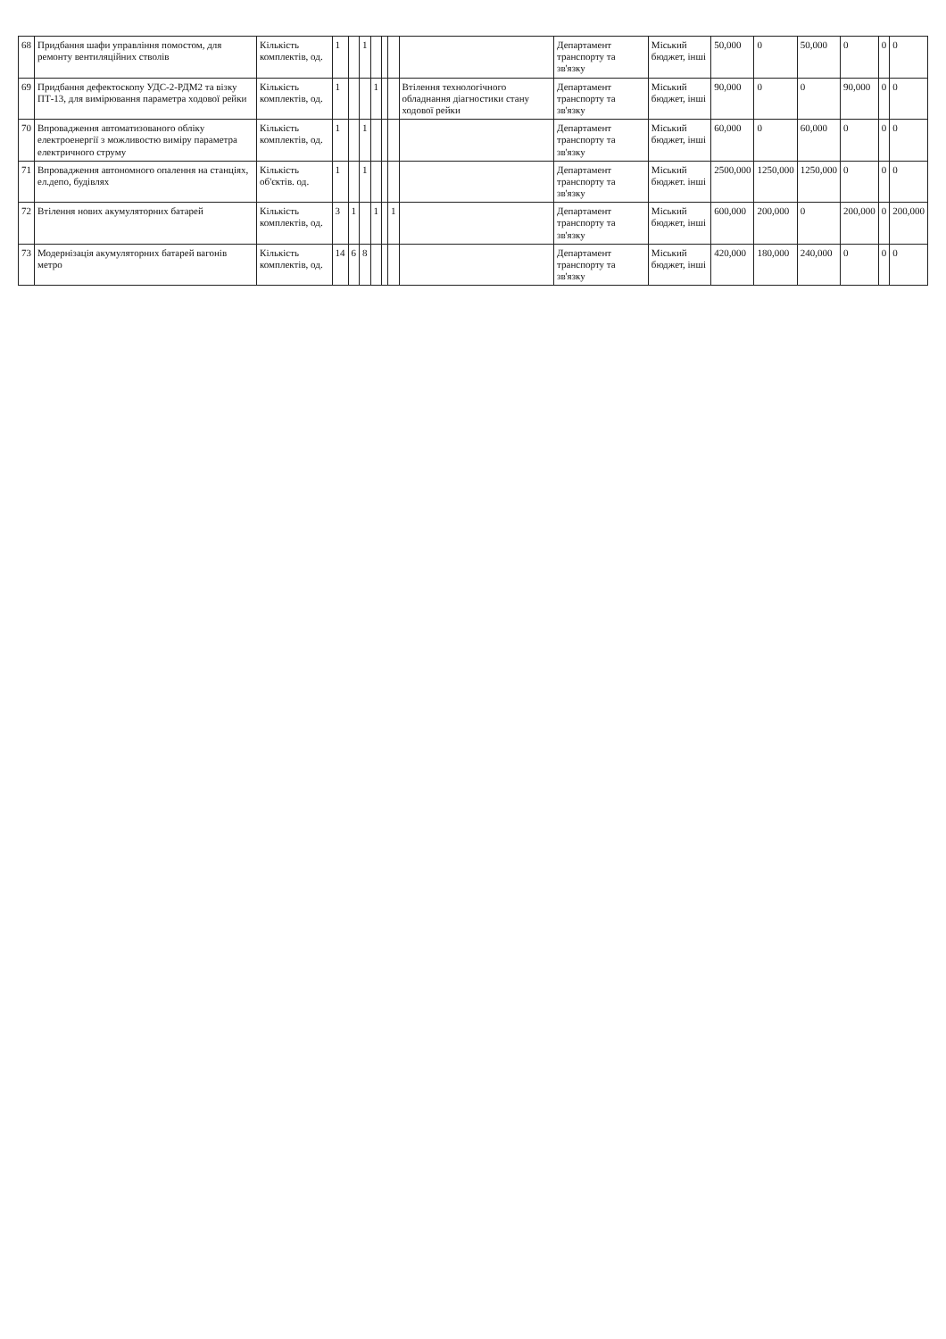| 68 | Придбання шафи управління помостом, для ремонту вентиляційних стволів | Кількість комплектів, од. | 1 | | 1 | | | | | Департамент транспорту та зв'язку | Міський бюджет, інші | 50,000 | 0 | 50,000 | 0 | 0 | 0 |
| 69 | Придбання дефектоскопу УДС-2-РДМ2 та візку ПТ-13, для вимірювання параметра ходової рейки | Кількість комплектів, од. | 1 | | | 1 | | | Втілення технологічного обладнання діагностики стану ходової рейки | Департамент транспорту та зв'язку | Міський бюджет, інші | 90,000 | 0 | 0 | 90,000 | 0 | 0 |
| 70 | Впровадження автоматизованого обліку електроенергії з можливостю виміру параметра електричного струму | Кількість комплектів, од. | 1 | | 1 | | | | | Департамент транспорту та зв'язку | Міський бюджет, інші | 60,000 | 0 | 60,000 | 0 | 0 | 0 |
| 71 | Впровадження автономного опалення на станціях, ел.депо, будівлях | Кількість об'єктів. од. | 1 | | 1 | | | | | Департамент транспорту та зв'язку | Міський бюджет. інші | 2500,000 | 1250,000 | 1250,000 | 0 | 0 | 0 |
| 72 | Втілення нових акумуляторних батарей | Кількість комплектів, од. | 3 | 1 | | 1 | | 1 | | Департамент транспорту та зв'язку | Міський бюджет, інші | 600,000 | 200,000 | 0 | 200,000 | 0 | 200,000 |
| 73 | Модернізація акумуляторних батарей вагонів метро | Кількість комплектів, од. | 14 | 6 | 8 | | | | | Департамент транспорту та зв'язку | Міський бюджет, інші | 420,000 | 180,000 | 240,000 | 0 | 0 | 0 |